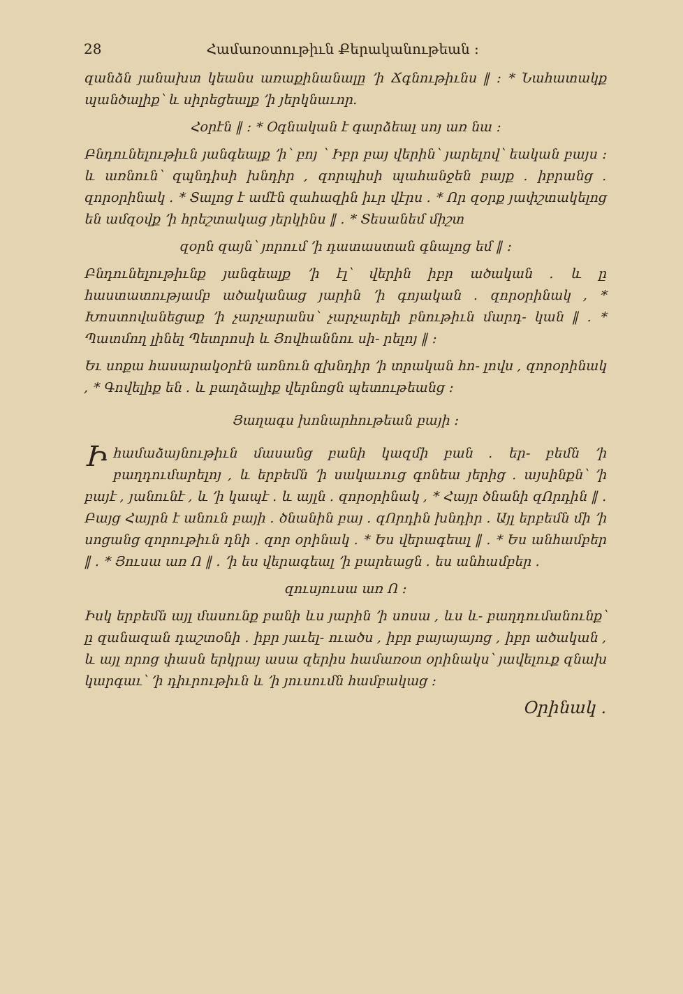28 Համառօտութիւն Քերականութեան ։
զանձն յանախտ կեանս առաքինանալը ՚ի Ճգնութիւնս ‖ ։ * Նահատակք պանծալիք՝ և սիրեցեալք ՚ի յերկնաւոր.
Հօրէն ‖ ։ * Օգնական է գարձեալ սոյ առ նա ։
Բնդունելութիւն յանգեալք ՚ի՝ բոյ ՝ Իբր բայ վերին՝ յարելով՝ եական բայս ։ և առնուն՝ զպնդիսի խնդիր , զորպիսի պահանջեն բայք ․ իբրանց ․ զորօրինակ ․ * Տալոց է ամէն զահազին իւր վէրս ․ * Որ զօրք յափշտակելոց են ամզօվք ՚ի հրեշտակաց յերկինս ‖ ․ * Տեսանեմ միշտ
զօրն զայն՝ յորում ՚ի դատաստան գնալոց եմ ‖ ։
Բնդունելութիւնք յանգեալք ՚ի էլ՝ վերին իբր ածական ․ և ը հաստատությամբ ածականաց յարին ՚ի գոյական ․ զորօրինակ , * Խոստովանեցաք ՚ի չարչարանս՝ չարչարելի բնութիւն մարդ- կան ‖ ․ * Պատմող լինել Պետրոսի և Յովհաննու սի- րելոյ ‖ ։
Եւ սոքա հասարակօրէն առնուն զխնդիր ՚ի տրական հո- լովս , զորօրինակ , * Գովելիք են ․ և բաղձալիք վերնոցն պետութեանց ։
Յաղագս խոնարհութեան բայի ։
Իհամաձայնութիւն մասանց բանի կազմի բան ․ եր- բեմն ՚ի բաղդումարելոյ , և երբեմն ՚ի սակաւուց գոնեա յերից ․ այսինքն՝ ՚ի բայէ , յանունէ , և ՚ի կապէ ․ և այլն ․ զորօրինակ , * Հայր ծնանի զՈրդին ‖ ․ Բայց Հայրն է անուն բայի ․ ծնանին բայ ․ զՈրդին խնդիր ․ Այլ երբեմն մի ՚ի սոցանց զորութիւն դնի ․ զոր օրինակ ․ * Ես վերագեալ ‖ ․ * Ես անհամբեր ‖ ․ * Յուսա առ Ո ‖ ․ ՚ի ես վերագեալ ՚ի բարեացն ․ ես անհամբեր ․
զուսյուսա առ Ո ։
Իսկ երբեմն այլ մասունք բանի ևս յարին ՚ի սոսա , ևս և- բաղդումանունք՝ ը զանազան դաշտօնի ․ իբր յաւել- ուածս , իբր բայայայոց , իբր ածական , և այլ որոց փասն երկրայ ասա զերիս համառօտ օրինակս՝ յավելուք զնախ կարգաւ՝ ՚ի դիւրութիւն և ՚ի յուսումն համբակաց ։
Օրինակ ․